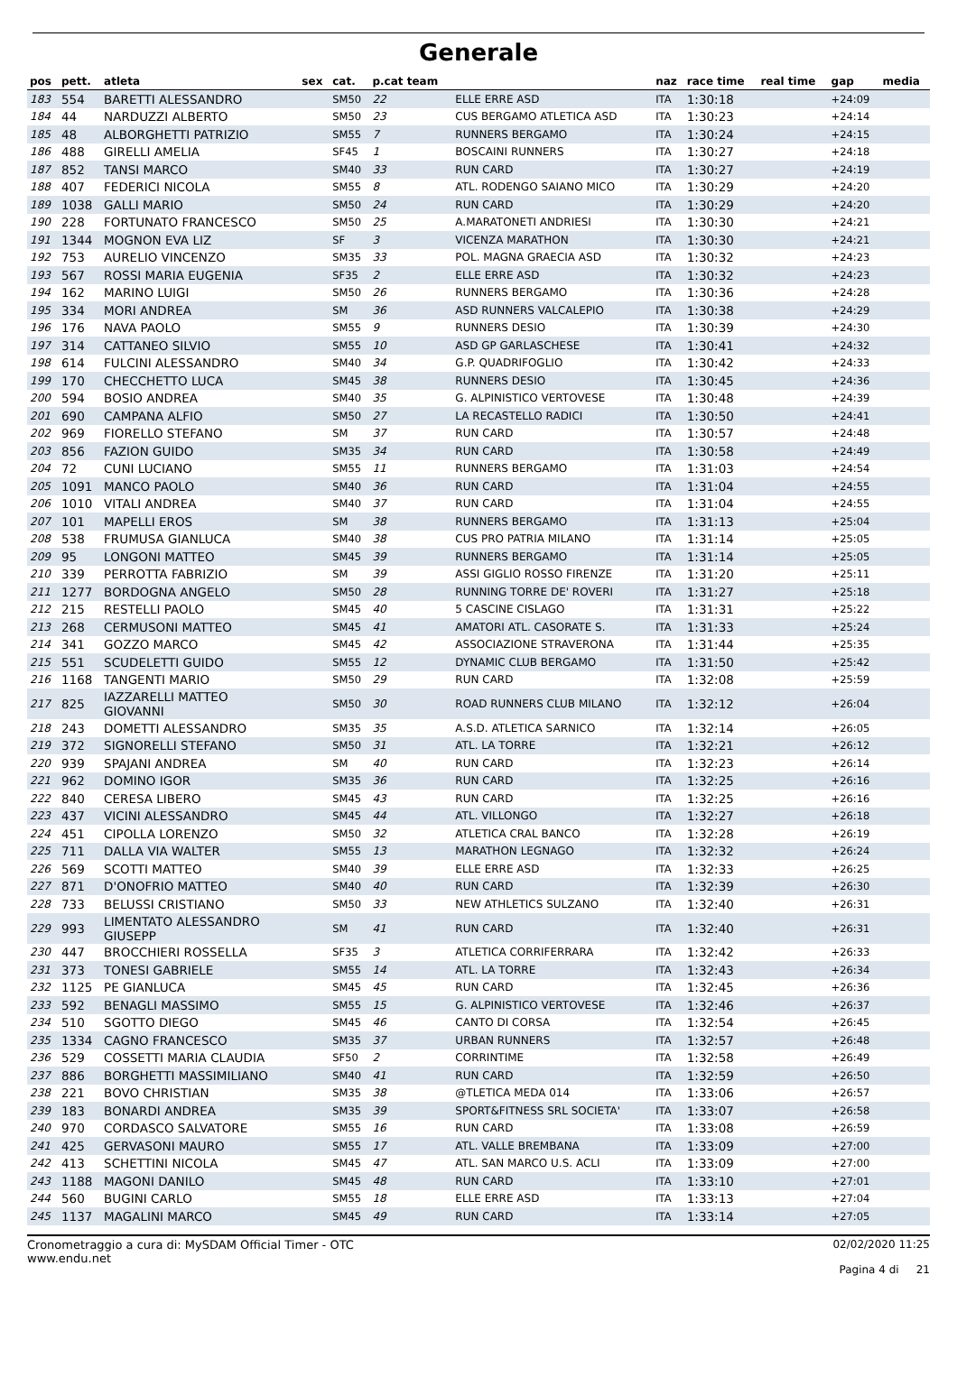Generale
| pos | pett. | atleta | sex | cat. | p.cat team | | naz | race time | real time | gap | media |
| --- | --- | --- | --- | --- | --- | --- | --- | --- | --- | --- | --- |
| 183 | 554 | BARETTI ALESSANDRO | | SM50 | 22 | ELLE ERRE ASD | ITA | 1:30:18 | | +24:09 | |
| 184 | 44 | NARDUZZI ALBERTO | | SM50 | 23 | CUS BERGAMO ATLETICA ASD | ITA | 1:30:23 | | +24:14 | |
| 185 | 48 | ALBORGHETTI PATRIZIO | | SM55 | 7 | RUNNERS BERGAMO | ITA | 1:30:24 | | +24:15 | |
| 186 | 488 | GIRELLI AMELIA | | SF45 | 1 | BOSCAINI RUNNERS | ITA | 1:30:27 | | +24:18 | |
| 187 | 852 | TANSI MARCO | | SM40 | 33 | RUN CARD | ITA | 1:30:27 | | +24:19 | |
| 188 | 407 | FEDERICI NICOLA | | SM55 | 8 | ATL. RODENGO SAIANO MICO | ITA | 1:30:29 | | +24:20 | |
| 189 | 1038 | GALLI MARIO | | SM50 | 24 | RUN CARD | ITA | 1:30:29 | | +24:20 | |
| 190 | 228 | FORTUNATO FRANCESCO | | SM50 | 25 | A.MARATONETI ANDRIESI | ITA | 1:30:30 | | +24:21 | |
| 191 | 1344 | MOGNON EVA LIZ | | SF | 3 | VICENZA MARATHON | ITA | 1:30:30 | | +24:21 | |
| 192 | 753 | AURELIO VINCENZO | | SM35 | 33 | POL. MAGNA GRAECIA ASD | ITA | 1:30:32 | | +24:23 | |
| 193 | 567 | ROSSI MARIA EUGENIA | | SF35 | 2 | ELLE ERRE ASD | ITA | 1:30:32 | | +24:23 | |
| 194 | 162 | MARINO LUIGI | | SM50 | 26 | RUNNERS BERGAMO | ITA | 1:30:36 | | +24:28 | |
| 195 | 334 | MORI ANDREA | | SM | 36 | ASD RUNNERS VALCALEPIO | ITA | 1:30:38 | | +24:29 | |
| 196 | 176 | NAVA PAOLO | | SM55 | 9 | RUNNERS DESIO | ITA | 1:30:39 | | +24:30 | |
| 197 | 314 | CATTANEO SILVIO | | SM55 | 10 | ASD GP GARLASCHESE | ITA | 1:30:41 | | +24:32 | |
| 198 | 614 | FULCINI ALESSANDRO | | SM40 | 34 | G.P. QUADRIFOGLIO | ITA | 1:30:42 | | +24:33 | |
| 199 | 170 | CHECCHETTO LUCA | | SM45 | 38 | RUNNERS DESIO | ITA | 1:30:45 | | +24:36 | |
| 200 | 594 | BOSIO ANDREA | | SM40 | 35 | G. ALPINISTICO VERTOVESE | ITA | 1:30:48 | | +24:39 | |
| 201 | 690 | CAMPANA ALFIO | | SM50 | 27 | LA RECASTELLO RADICI | ITA | 1:30:50 | | +24:41 | |
| 202 | 969 | FIORELLO STEFANO | | SM | 37 | RUN CARD | ITA | 1:30:57 | | +24:48 | |
| 203 | 856 | FAZION GUIDO | | SM35 | 34 | RUN CARD | ITA | 1:30:58 | | +24:49 | |
| 204 | 72 | CUNI LUCIANO | | SM55 | 11 | RUNNERS BERGAMO | ITA | 1:31:03 | | +24:54 | |
| 205 | 1091 | MANCO PAOLO | | SM40 | 36 | RUN CARD | ITA | 1:31:04 | | +24:55 | |
| 206 | 1010 | VITALI ANDREA | | SM40 | 37 | RUN CARD | ITA | 1:31:04 | | +24:55 | |
| 207 | 101 | MAPELLI EROS | | SM | 38 | RUNNERS BERGAMO | ITA | 1:31:13 | | +25:04 | |
| 208 | 538 | FRUMUSA GIANLUCA | | SM40 | 38 | CUS PRO PATRIA MILANO | ITA | 1:31:14 | | +25:05 | |
| 209 | 95 | LONGONI MATTEO | | SM45 | 39 | RUNNERS BERGAMO | ITA | 1:31:14 | | +25:05 | |
| 210 | 339 | PERROTTA FABRIZIO | | SM | 39 | ASSI GIGLIO ROSSO FIRENZE | ITA | 1:31:20 | | +25:11 | |
| 211 | 1277 | BORDOGNA ANGELO | | SM50 | 28 | RUNNING TORRE DE' ROVERI | ITA | 1:31:27 | | +25:18 | |
| 212 | 215 | RESTELLI PAOLO | | SM45 | 40 | 5 CASCINE CISLAGO | ITA | 1:31:31 | | +25:22 | |
| 213 | 268 | CERMUSONI MATTEO | | SM45 | 41 | AMATORI ATL. CASORATE S. | ITA | 1:31:33 | | +25:24 | |
| 214 | 341 | GOZZO MARCO | | SM45 | 42 | ASSOCIAZIONE STRAVERONA | ITA | 1:31:44 | | +25:35 | |
| 215 | 551 | SCUDELETTI GUIDO | | SM55 | 12 | DYNAMIC CLUB BERGAMO | ITA | 1:31:50 | | +25:42 | |
| 216 | 1168 | TANGENTI MARIO | | SM50 | 29 | RUN CARD | ITA | 1:32:08 | | +25:59 | |
| 217 | 825 | IAZZARELLI MATTEO GIOVANNI | | SM50 | 30 | ROAD RUNNERS CLUB MILANO | ITA | 1:32:12 | | +26:04 | |
| 218 | 243 | DOMETTI ALESSANDRO | | SM35 | 35 | A.S.D. ATLETICA SARNICO | ITA | 1:32:14 | | +26:05 | |
| 219 | 372 | SIGNORELLI STEFANO | | SM50 | 31 | ATL. LA TORRE | ITA | 1:32:21 | | +26:12 | |
| 220 | 939 | SPAJANI ANDREA | | SM | 40 | RUN CARD | ITA | 1:32:23 | | +26:14 | |
| 221 | 962 | DOMINO IGOR | | SM35 | 36 | RUN CARD | ITA | 1:32:25 | | +26:16 | |
| 222 | 840 | CERESA LIBERO | | SM45 | 43 | RUN CARD | ITA | 1:32:25 | | +26:16 | |
| 223 | 437 | VICINI ALESSANDRO | | SM45 | 44 | ATL. VILLONGO | ITA | 1:32:27 | | +26:18 | |
| 224 | 451 | CIPOLLA LORENZO | | SM50 | 32 | ATLETICA CRAL BANCO | ITA | 1:32:28 | | +26:19 | |
| 225 | 711 | DALLA VIA WALTER | | SM55 | 13 | MARATHON LEGNAGO | ITA | 1:32:32 | | +26:24 | |
| 226 | 569 | SCOTTI MATTEO | | SM40 | 39 | ELLE ERRE ASD | ITA | 1:32:33 | | +26:25 | |
| 227 | 871 | D'ONOFRIO MATTEO | | SM40 | 40 | RUN CARD | ITA | 1:32:39 | | +26:30 | |
| 228 | 733 | BELUSSI CRISTIANO | | SM50 | 33 | NEW ATHLETICS SULZANO | ITA | 1:32:40 | | +26:31 | |
| 229 | 993 | LIMENTATO ALESSANDRO GIUSEPP | | SM | 41 | RUN CARD | ITA | 1:32:40 | | +26:31 | |
| 230 | 447 | BROCCHIERI ROSSELLA | | SF35 | 3 | ATLETICA CORRIFERRARA | ITA | 1:32:42 | | +26:33 | |
| 231 | 373 | TONESI GABRIELE | | SM55 | 14 | ATL. LA TORRE | ITA | 1:32:43 | | +26:34 | |
| 232 | 1125 | PE GIANLUCA | | SM45 | 45 | RUN CARD | ITA | 1:32:45 | | +26:36 | |
| 233 | 592 | BENAGLI MASSIMO | | SM55 | 15 | G. ALPINISTICO VERTOVESE | ITA | 1:32:46 | | +26:37 | |
| 234 | 510 | SGOTTO DIEGO | | SM45 | 46 | CANTO DI CORSA | ITA | 1:32:54 | | +26:45 | |
| 235 | 1334 | CAGNO FRANCESCO | | SM35 | 37 | URBAN RUNNERS | ITA | 1:32:57 | | +26:48 | |
| 236 | 529 | COSSETTI MARIA CLAUDIA | | SF50 | 2 | CORRINTIME | ITA | 1:32:58 | | +26:49 | |
| 237 | 886 | BORGHETTI MASSIMILIANO | | SM40 | 41 | RUN CARD | ITA | 1:32:59 | | +26:50 | |
| 238 | 221 | BOVO CHRISTIAN | | SM35 | 38 | @TLETICA MEDA 014 | ITA | 1:33:06 | | +26:57 | |
| 239 | 183 | BONARDI ANDREA | | SM35 | 39 | SPORT&FITNESS SRL SOCIETA' | ITA | 1:33:07 | | +26:58 | |
| 240 | 970 | CORDASCO SALVATORE | | SM55 | 16 | RUN CARD | ITA | 1:33:08 | | +26:59 | |
| 241 | 425 | GERVASONI MAURO | | SM55 | 17 | ATL. VALLE BREMBANA | ITA | 1:33:09 | | +27:00 | |
| 242 | 413 | SCHETTINI NICOLA | | SM45 | 47 | ATL. SAN MARCO U.S. ACLI | ITA | 1:33:09 | | +27:00 | |
| 243 | 1188 | MAGONI DANILO | | SM45 | 48 | RUN CARD | ITA | 1:33:10 | | +27:01 | |
| 244 | 560 | BUGINI CARLO | | SM55 | 18 | ELLE ERRE ASD | ITA | 1:33:13 | | +27:04 | |
| 245 | 1137 | MAGALINI MARCO | | SM45 | 49 | RUN CARD | ITA | 1:33:14 | | +27:05 | |
Cronometraggio a cura di: MySDAM Official Timer - OTC
www.endu.net
02/02/2020 11:25
Pagina 4 di 21